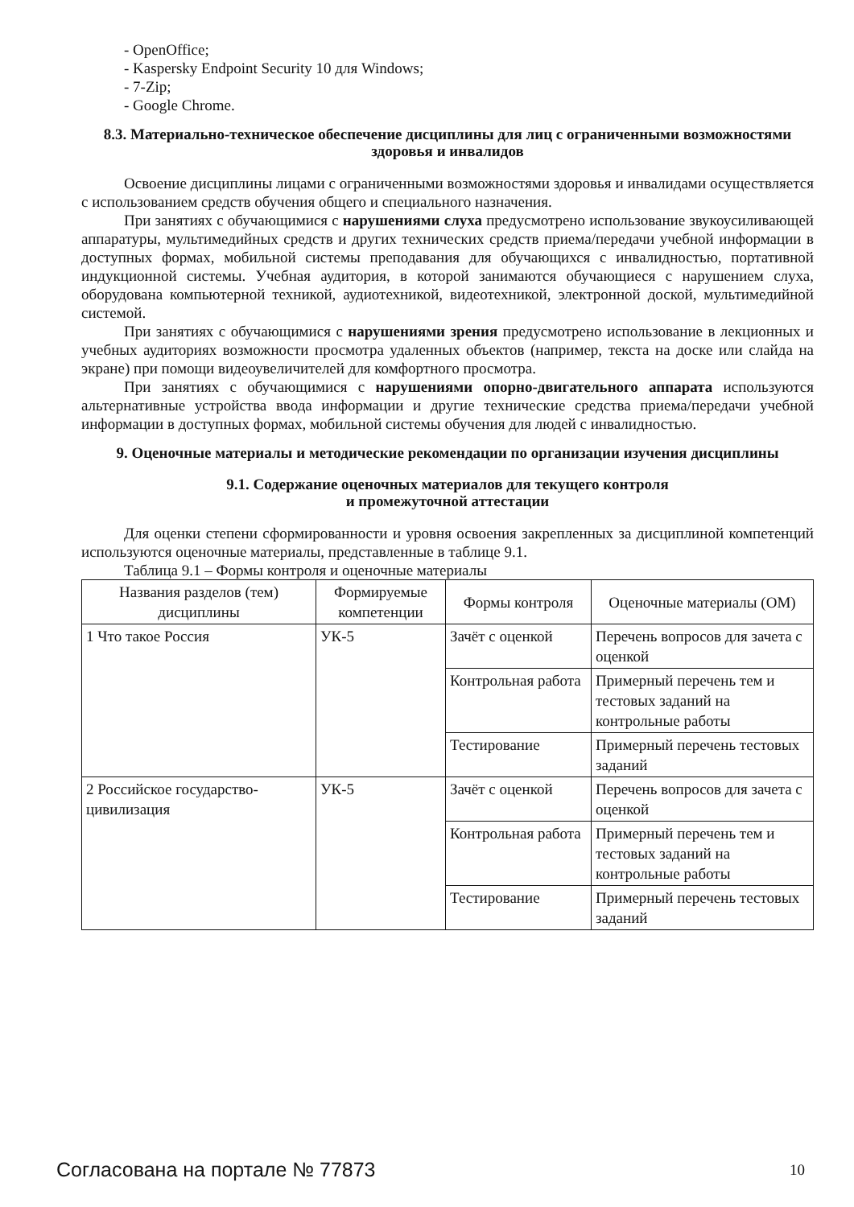- OpenOffice;
- Kaspersky Endpoint Security 10 для Windows;
- 7-Zip;
- Google Chrome.
8.3. Материально-техническое обеспечение дисциплины для лиц с ограниченными возможностями здоровья и инвалидов
Освоение дисциплины лицами с ограниченными возможностями здоровья и инвалидами осуществляется с использованием средств обучения общего и специального назначения.
При занятиях с обучающимися с нарушениями слуха предусмотрено использование звукоусиливающей аппаратуры, мультимедийных средств и других технических средств приема/передачи учебной информации в доступных формах, мобильной системы преподавания для обучающихся с инвалидностью, портативной индукционной системы. Учебная аудитория, в которой занимаются обучающиеся с нарушением слуха, оборудована компьютерной техникой, аудиотехникой, видеотехникой, электронной доской, мультимедийной системой.
При занятиях с обучающимися с нарушениями зрения предусмотрено использование в лекционных и учебных аудиториях возможности просмотра удаленных объектов (например, текста на доске или слайда на экране) при помощи видеоувеличителей для комфортного просмотра.
При занятиях с обучающимися с нарушениями опорно-двигательного аппарата используются альтернативные устройства ввода информации и другие технические средства приема/передачи учебной информации в доступных формах, мобильной системы обучения для людей с инвалидностью.
9. Оценочные материалы и методические рекомендации по организации изучения дисциплины
9.1. Содержание оценочных материалов для текущего контроля
и промежуточной аттестации
Для оценки степени сформированности и уровня освоения закрепленных за дисциплиной компетенций используются оценочные материалы, представленные в таблице 9.1.
Таблица 9.1 – Формы контроля и оценочные материалы
| Названия разделов (тем) дисциплины | Формируемые компетенции | Формы контроля | Оценочные материалы (ОМ) |
| --- | --- | --- | --- |
| 1 Что такое Россия | УК-5 | Зачёт с оценкой | Перечень вопросов для зачета с оценкой |
| | | Контрольная работа | Примерный перечень тем и тестовых заданий на контрольные работы |
| | | Тестирование | Примерный перечень тестовых заданий |
| 2 Российское государство-цивилизация | УК-5 | Зачёт с оценкой | Перечень вопросов для зачета с оценкой |
| | | Контрольная работа | Примерный перечень тем и тестовых заданий на контрольные работы |
| | | Тестирование | Примерный перечень тестовых заданий |
Согласована на портале № 77873 10